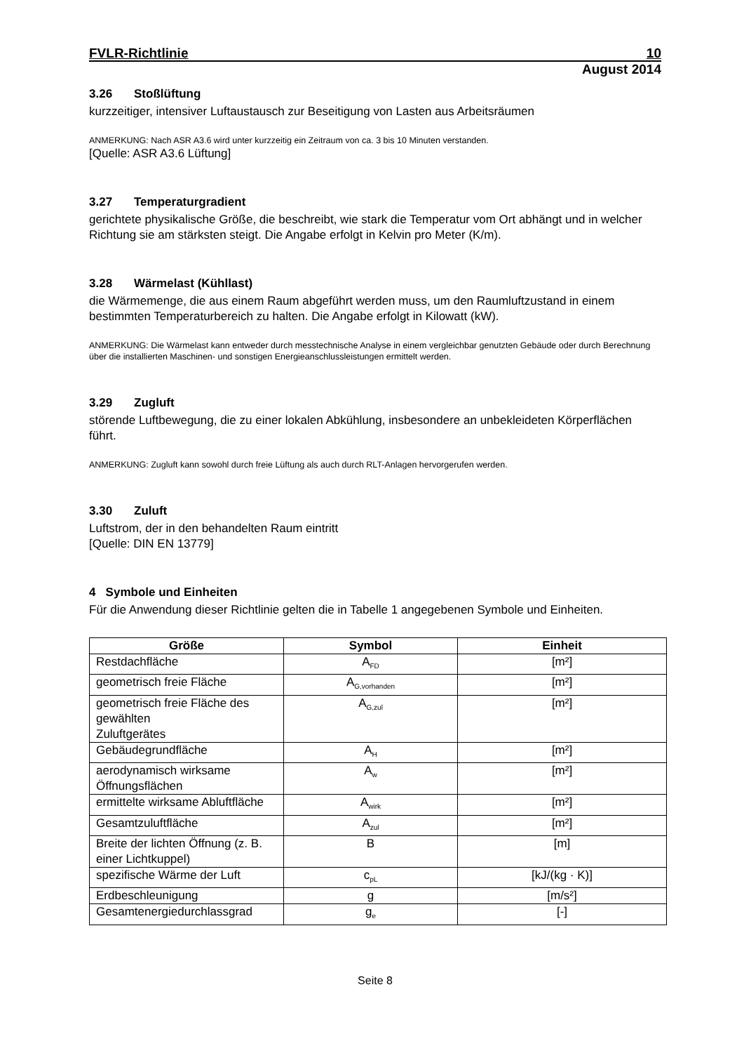FVLR-Richtlinie 10
August 2014
3.26 Stoßlüftung
kurzzeitiger, intensiver Luftaustausch zur Beseitigung von Lasten aus Arbeitsräumen
ANMERKUNG: Nach ASR A3.6 wird unter kurzzeitig ein Zeitraum von ca. 3 bis 10 Minuten verstanden.
[Quelle: ASR A3.6 Lüftung]
3.27 Temperaturgradient
gerichtete physikalische Größe, die beschreibt, wie stark die Temperatur vom Ort abhängt und in welcher Richtung sie am stärksten steigt. Die Angabe erfolgt in Kelvin pro Meter (K/m).
3.28 Wärmelast (Kühllast)
die Wärmemenge, die aus einem Raum abgeführt werden muss, um den Raumluftzustand in einem bestimmten Temperaturbereich zu halten. Die Angabe erfolgt in Kilowatt (kW).
ANMERKUNG: Die Wärmelast kann entweder durch messtechnische Analyse in einem vergleichbar genutzten Gebäude oder durch Berechnung über die installierten Maschinen- und sonstigen Energieanschlussleistungen ermittelt werden.
3.29 Zugluft
störende Luftbewegung, die zu einer lokalen Abkühlung, insbesondere an unbekleideten Körperflächen führt.
ANMERKUNG: Zugluft kann sowohl durch freie Lüftung als auch durch RLT-Anlagen hervorgerufen werden.
3.30 Zuluft
Luftstrom, der in den behandelten Raum eintritt
[Quelle: DIN EN 13779]
4 Symbole und Einheiten
Für die Anwendung dieser Richtlinie gelten die in Tabelle 1 angegebenen Symbole und Einheiten.
| Größe | Symbol | Einheit |
| --- | --- | --- |
| Restdachfläche | A<sub>FD</sub> | [m²] |
| geometrisch freie Fläche | A<sub>G,vorhanden</sub> | [m²] |
| geometrisch freie Fläche des gewählten Zuluftgerätes | A<sub>G,zul</sub> | [m²] |
| Gebäudegrundfläche | A<sub>H</sub> | [m²] |
| aerodynamisch wirksame Öffnungsflächen | A<sub>w</sub> | [m²] |
| ermittelte wirksame Abluftfläche | A<sub>wirk</sub> | [m²] |
| Gesamtzuluftfläche | A<sub>zul</sub> | [m²] |
| Breite der lichten Öffnung (z. B. einer Lichtkuppel) | B | [m] |
| spezifische Wärme der Luft | c<sub>pL</sub> | [kJ/(kg · K)] |
| Erdbeschleunigung | g | [m/s²] |
| Gesamtenergiedurchlassgrad | g<sub>e</sub> | [-] |
Seite 8